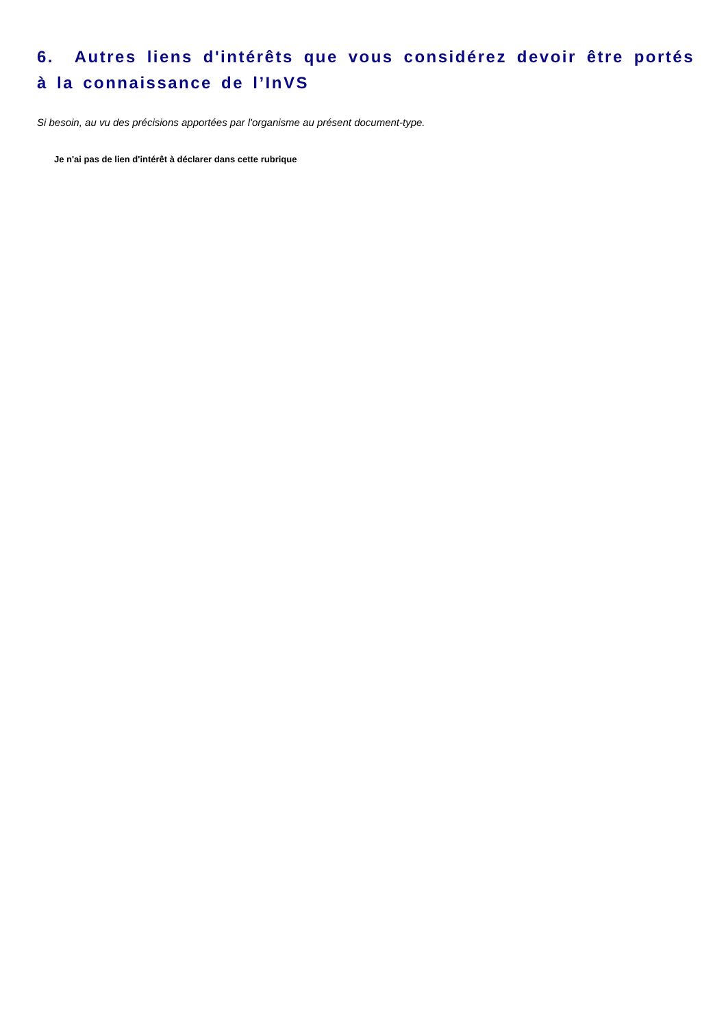6. Autres liens d'intérêts que vous considérez devoir être portés à la connaissance de l’InVS
Si besoin, au vu des précisions apportées par l'organisme au présent document-type.
Je n'ai pas de lien d'intérêt à déclarer dans cette rubrique